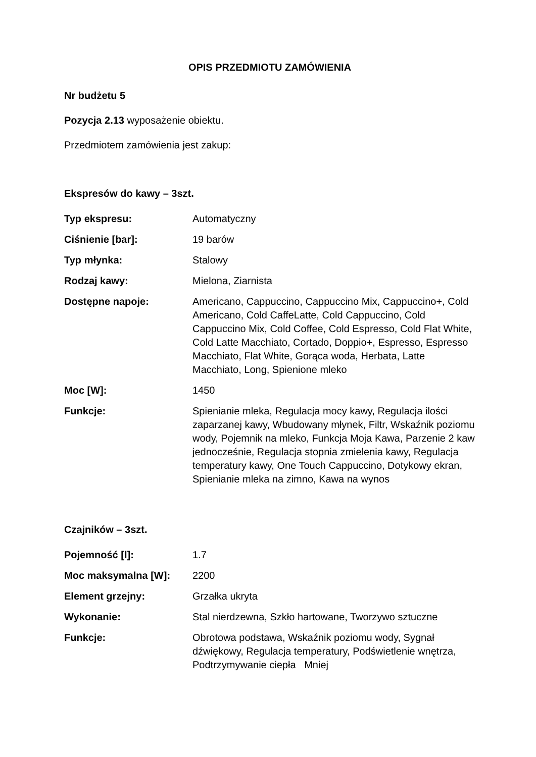OPIS PRZEDMIOTU ZAMÓWIENIA
Nr budżetu 5
Pozycja 2.13 wyposażenie obiektu.
Przedmiotem zamówienia jest zakup:
Ekspresów do kawy – 3szt.
| Typ ekspresu: | Automatyczny |
| Ciśnienie [bar]: | 19 barów |
| Typ młynka: | Stalowy |
| Rodzaj kawy: | Mielona, Ziarnista |
| Dostępne napoje: | Americano, Cappuccino, Cappuccino Mix, Cappuccino+, Cold Americano, Cold CaffeLatte, Cold Cappuccino, Cold Cappuccino Mix, Cold Coffee, Cold Espresso, Cold Flat White, Cold Latte Macchiato, Cortado, Doppio+, Espresso, Espresso Macchiato, Flat White, Gorąca woda, Herbata, Latte Macchiato, Long, Spienione mleko |
| Moc [W]: | 1450 |
| Funkcje: | Spienianie mleka, Regulacja mocy kawy, Regulacja ilości zaparzanej kawy, Wbudowany młynek, Filtr, Wskaźnik poziomu wody, Pojemnik na mleko, Funkcja Moja Kawa, Parzenie 2 kaw jednocześnie, Regulacja stopnia zmielenia kawy, Regulacja temperatury kawy, One Touch Cappuccino, Dotykowy ekran, Spienianie mleka na zimno, Kawa na wynos |
Czajników – 3szt.
| Pojemność [l]: | 1.7 |
| Moc maksymalna [W]: | 2200 |
| Element grzejny: | Grzałka ukryta |
| Wykonanie: | Stal nierdzewna, Szkło hartowane, Tworzywo sztuczne |
| Funkcje: | Obrotowa podstawa, Wskaźnik poziomu wody, Sygnał dźwiękowy, Regulacja temperatury, Podświetlenie wnętrza, Podtrzymywanie ciepła Mniej |